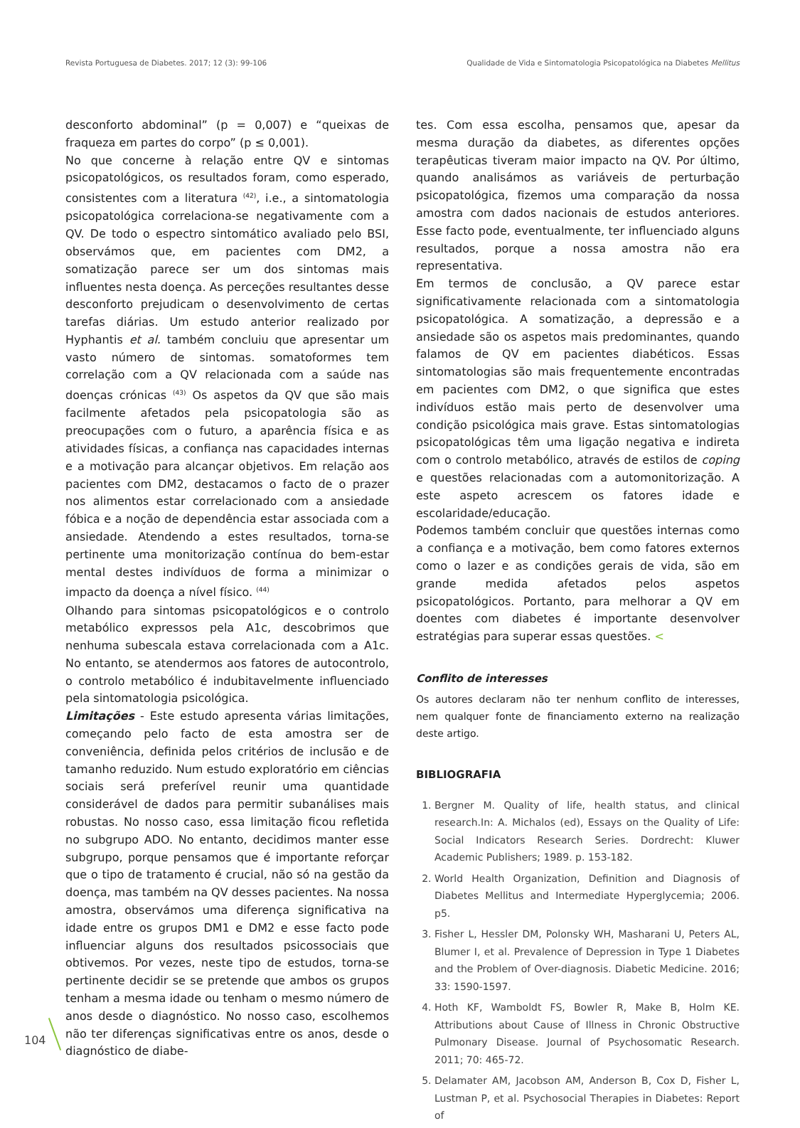Revista Portuguesa de Diabetes. 2017; 12 (3): 99-106 Qualidade de Vida e Sintomatologia Psicopatológica na Diabetes Mellitus
desconforto abdominal” (p = 0,007) e “queixas de fraqueza em partes do corpo” (p ≤ 0,001).
No que concerne à relação entre QV e sintomas psicopatológicos, os resultados foram, como esperado, consistentes com a literatura <sup>(42)</sup>, i.e., a sintomatologia psicopatológica correlaciona-se negativamente com a QV. De todo o espectro sintomático avaliado pelo BSI, observámos que, em pacientes com DM2, a somatização parece ser um dos sintomas mais influentes nesta doença. As perceções resultantes desse desconforto prejudicam o desenvolvimento de certas tarefas diárias. Um estudo anterior realizado por Hyphantis et al. também concluiu que apresentar um vasto número de sintomas. somatoformes tem correlação com a QV relacionada com a saúde nas doenças crónicas <sup>(43)</sup> Os aspetos da QV que são mais facilmente afetados pela psicopatologia são as preocupações com o futuro, a aparência física e as atividades físicas, a confiança nas capacidades internas e a motivação para alcançar objetivos. Em relação aos pacientes com DM2, destacamos o facto de o prazer nos alimentos estar correlacionado com a ansiedade fóbica e a noção de dependência estar associada com a ansiedade. Atendendo a estes resultados, torna-se pertinente uma monitorização contínua do bem-estar mental destes indivíduos de forma a minimizar o impacto da doença a nível físico. <sup>(44)</sup>
Olhando para sintomas psicopatológicos e o controlo metabólico expressos pela A1c, descobrimos que nenhuma subescala estava correlacionada com a A1c. No entanto, se atendermos aos fatores de autocontrolo, o controlo metabólico é indubitavelmente influenciado pela sintomatologia psicológica.
Limitações - Este estudo apresenta várias limitações, começando pelo facto de esta amostra ser de conveniência, definida pelos critérios de inclusão e de tamanho reduzido. Num estudo exploratório em ciências sociais será preferível reunir uma quantidade considerável de dados para permitir subanálises mais robustas. No nosso caso, essa limitação ficou refletida no subgrupo ADO. No entanto, decidimos manter esse subgrupo, porque pensamos que é importante reforçar que o tipo de tratamento é crucial, não só na gestão da doença, mas também na QV desses pacientes. Na nossa amostra, observámos uma diferença significativa na idade entre os grupos DM1 e DM2 e esse facto pode influenciar alguns dos resultados psicossociais que obtivemos. Por vezes, neste tipo de estudos, torna-se pertinente decidir se se pretende que ambos os grupos tenham a mesma idade ou tenham o mesmo número de anos desde o diagnóstico. No nosso caso, escolhemos não ter diferenças significativas entre os anos, desde o diagnóstico de diabe-
tes. Com essa escolha, pensamos que, apesar da mesma duração da diabetes, as diferentes opções terapêuticas tiveram maior impacto na QV. Por último, quando analisámos as variáveis de perturbação psicopatológica, fizemos uma comparação da nossa amostra com dados nacionais de estudos anteriores. Esse facto pode, eventualmente, ter influenciado alguns resultados, porque a nossa amostra não era representativa.
Em termos de conclusão, a QV parece estar significativamente relacionada com a sintomatologia psicopatológica. A somatização, a depressão e a ansiedade são os aspetos mais predominantes, quando falamos de QV em pacientes diabéticos. Essas sintomatologias são mais frequentemente encontradas em pacientes com DM2, o que significa que estes indivíduos estão mais perto de desenvolver uma condição psicológica mais grave. Estas sintomatologias psicopatológicas têm uma ligação negativa e indireta com o controlo metabólico, através de estilos de coping e questões relacionadas com a automonitorização. A este aspeto acrescem os fatores idade e escolaridade/educação.
Podemos também concluir que questões internas como a confiança e a motivação, bem como fatores externos como o lazer e as condições gerais de vida, são em grande medida afetados pelos aspetos psicopatológicos. Portanto, para melhorar a QV em doentes com diabetes é importante desenvolver estratégias para superar essas questões. <
Conflito de interesses
Os autores declaram não ter nenhum conflito de interesses, nem qualquer fonte de financiamento externo na realização deste artigo.
BIBLIOGRAFIA
1. Bergner M. Quality of life, health status, and clinical research.In: A. Michalos (ed), Essays on the Quality of Life: Social Indicators Research Series. Dordrecht: Kluwer Academic Publishers; 1989. p. 153-182.
2. World Health Organization, Definition and Diagnosis of Diabetes Mellitus and Intermediate Hyperglycemia; 2006. p5.
3. Fisher L, Hessler DM, Polonsky WH, Masharani U, Peters AL, Blumer I, et al. Prevalence of Depression in Type 1 Diabetes and the Problem of Over-diagnosis. Diabetic Medicine. 2016; 33: 1590-1597.
4. Hoth KF, Wamboldt FS, Bowler R, Make B, Holm KE. Attributions about Cause of Illness in Chronic Obstructive Pulmonary Disease. Journal of Psychosomatic Research. 2011; 70: 465-72.
5. Delamater AM, Jacobson AM, Anderson B, Cox D, Fisher L, Lustman P, et al. Psychosocial Therapies in Diabetes: Report of
104